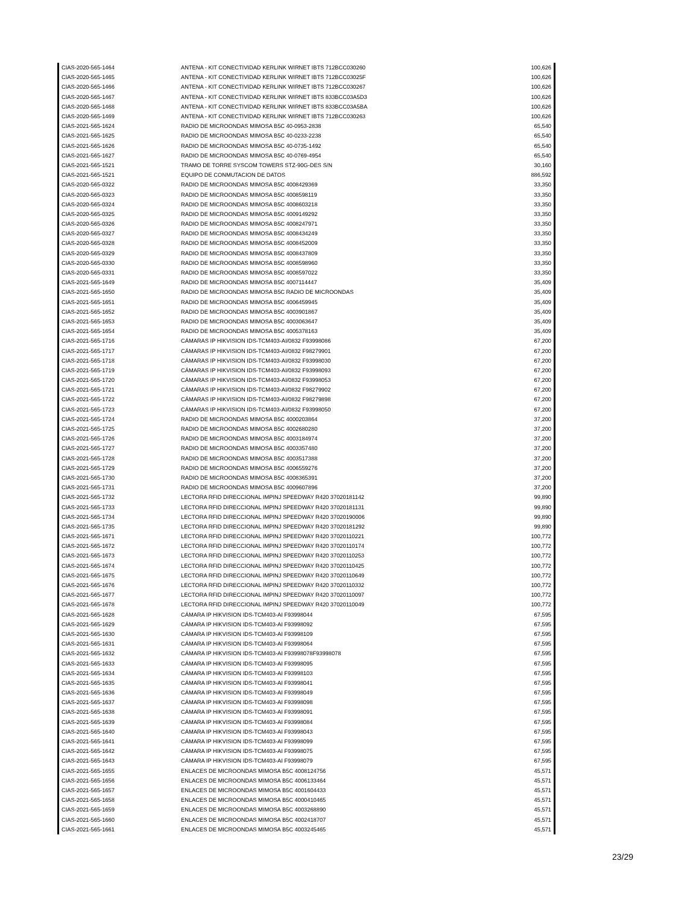| CIAS-2020-565-1464 | ANTENA - KIT CONECTIVIDAD KERLINK WIRNET IBTS 712BCC030260 | 100,626 |
| CIAS-2020-565-1465 | ANTENA - KIT CONECTIVIDAD KERLINK WIRNET IBTS 712BCC03025F | 100,626 |
| CIAS-2020-565-1466 | ANTENA - KIT CONECTIVIDAD KERLINK WIRNET IBTS 712BCC030267 | 100,626 |
| CIAS-2020-565-1467 | ANTENA - KIT CONECTIVIDAD KERLINK WIRNET IBTS 833BCC03A5D3 | 100,626 |
| CIAS-2020-565-1468 | ANTENA - KIT CONECTIVIDAD KERLINK WIRNET IBTS 833BCC03A5BA | 100,626 |
| CIAS-2020-565-1469 | ANTENA - KIT CONECTIVIDAD KERLINK WIRNET IBTS 712BCC030263 | 100,626 |
| CIAS-2021-565-1624 | RADIO DE MICROONDAS MIMOSA B5C 40-0953-2838 | 65,540 |
| CIAS-2021-565-1625 | RADIO DE MICROONDAS MIMOSA B5C 40-0233-2238 | 65,540 |
| CIAS-2021-565-1626 | RADIO DE MICROONDAS MIMOSA B5C 40-0735-1492 | 65,540 |
| CIAS-2021-565-1627 | RADIO DE MICROONDAS MIMOSA B5C 40-0769-4954 | 65,540 |
| CIAS-2021-565-1521 | TRAMO DE TORRE SYSCOM TOWERS STZ-90G-DES S/N | 30,160 |
| CIAS-2021-565-1521 | EQUIPO DE CONMUTACION DE DATOS | 886,592 |
| CIAS-2020-565-0322 | RADIO DE MICROONDAS MIMOSA B5C 4008429369 | 33,350 |
| CIAS-2020-565-0323 | RADIO DE MICROONDAS MIMOSA B5C 4008598119 | 33,350 |
| CIAS-2020-565-0324 | RADIO DE MICROONDAS MIMOSA B5C 4008603218 | 33,350 |
| CIAS-2020-565-0325 | RADIO DE MICROONDAS MIMOSA B5C 4009149292 | 33,350 |
| CIAS-2020-565-0326 | RADIO DE MICROONDAS MIMOSA B5C 4008247971 | 33,350 |
| CIAS-2020-565-0327 | RADIO DE MICROONDAS MIMOSA B5C 4008434249 | 33,350 |
| CIAS-2020-565-0328 | RADIO DE MICROONDAS MIMOSA B5C 4008452009 | 33,350 |
| CIAS-2020-565-0329 | RADIO DE MICROONDAS MIMOSA B5C 4008437809 | 33,350 |
| CIAS-2020-565-0330 | RADIO DE MICROONDAS MIMOSA B5C 4008598960 | 33,350 |
| CIAS-2020-565-0331 | RADIO DE MICROONDAS MIMOSA B5C 4008597022 | 33,350 |
| CIAS-2021-565-1649 | RADIO DE MICROONDAS MIMOSA B5C 4007114447 | 35,409 |
| CIAS-2021-565-1650 | RADIO DE MICROONDAS MIMOSA B5C RADIO DE MICROONDAS | 35,409 |
| CIAS-2021-565-1651 | RADIO DE MICROONDAS MIMOSA B5C 4006459945 | 35,409 |
| CIAS-2021-565-1652 | RADIO DE MICROONDAS MIMOSA B5C 4003901867 | 35,409 |
| CIAS-2021-565-1653 | RADIO DE MICROONDAS MIMOSA B5C 4003063647 | 35,409 |
| CIAS-2021-565-1654 | RADIO DE MICROONDAS MIMOSA B5C 4005378163 | 35,409 |
| CIAS-2021-565-1716 | CÁMARAS IP HIKVISION IDS-TCM403-AI/0832 F93998086 | 67,200 |
| CIAS-2021-565-1717 | CÁMARAS IP HIKVISION IDS-TCM403-AI/0832 F98279901 | 67,200 |
| CIAS-2021-565-1718 | CÁMARAS IP HIKVISION IDS-TCM403-AI/0832 F93998030 | 67,200 |
| CIAS-2021-565-1719 | CÁMARAS IP HIKVISION IDS-TCM403-AI/0832 F93998093 | 67,200 |
| CIAS-2021-565-1720 | CÁMARAS IP HIKVISION IDS-TCM403-AI/0832 F93998053 | 67,200 |
| CIAS-2021-565-1721 | CÁMARAS IP HIKVISION IDS-TCM403-AI/0832 F98279902 | 67,200 |
| CIAS-2021-565-1722 | CÁMARAS IP HIKVISION IDS-TCM403-AI/0832 F98279898 | 67,200 |
| CIAS-2021-565-1723 | CÁMARAS IP HIKVISION IDS-TCM403-AI/0832 F93998050 | 67,200 |
| CIAS-2021-565-1724 | RADIO DE MICROONDAS MIMOSA B5C 4000203864 | 37,200 |
| CIAS-2021-565-1725 | RADIO DE MICROONDAS MIMOSA B5C 4002680280 | 37,200 |
| CIAS-2021-565-1726 | RADIO DE MICROONDAS MIMOSA B5C 4003184974 | 37,200 |
| CIAS-2021-565-1727 | RADIO DE MICROONDAS MIMOSA B5C 4003357480 | 37,200 |
| CIAS-2021-565-1728 | RADIO DE MICROONDAS MIMOSA B5C 4003517388 | 37,200 |
| CIAS-2021-565-1729 | RADIO DE MICROONDAS MIMOSA B5C 4006559276 | 37,200 |
| CIAS-2021-565-1730 | RADIO DE MICROONDAS MIMOSA B5C 4008365391 | 37,200 |
| CIAS-2021-565-1731 | RADIO DE MICROONDAS MIMOSA B5C 4009607896 | 37,200 |
| CIAS-2021-565-1732 | LECTORA RFID DIRECCIONAL IMPINJ SPEEDWAY R420 37020181142 | 99,890 |
| CIAS-2021-565-1733 | LECTORA RFID DIRECCIONAL IMPINJ SPEEDWAY R420 37020181131 | 99,890 |
| CIAS-2021-565-1734 | LECTORA RFID DIRECCIONAL IMPINJ SPEEDWAY R420 37020190006 | 99,890 |
| CIAS-2021-565-1735 | LECTORA RFID DIRECCIONAL IMPINJ SPEEDWAY R420 37020181292 | 99,890 |
| CIAS-2021-565-1671 | LECTORA RFID DIRECCIONAL IMPINJ SPEEDWAY R420 37020110221 | 100,772 |
| CIAS-2021-565-1672 | LECTORA RFID DIRECCIONAL IMPINJ SPEEDWAY R420 37020110174 | 100,772 |
| CIAS-2021-565-1673 | LECTORA RFID DIRECCIONAL IMPINJ SPEEDWAY R420 37020110253 | 100,772 |
| CIAS-2021-565-1674 | LECTORA RFID DIRECCIONAL IMPINJ SPEEDWAY R420 37020110425 | 100,772 |
| CIAS-2021-565-1675 | LECTORA RFID DIRECCIONAL IMPINJ SPEEDWAY R420 37020110649 | 100,772 |
| CIAS-2021-565-1676 | LECTORA RFID DIRECCIONAL IMPINJ SPEEDWAY R420 37020110332 | 100,772 |
| CIAS-2021-565-1677 | LECTORA RFID DIRECCIONAL IMPINJ SPEEDWAY R420 37020110097 | 100,772 |
| CIAS-2021-565-1678 | LECTORA RFID DIRECCIONAL IMPINJ SPEEDWAY R420 37020110049 | 100,772 |
| CIAS-2021-565-1628 | CÁMARA IP HIKVISION IDS-TCM403-AI F93998044 | 67,595 |
| CIAS-2021-565-1629 | CÁMARA IP HIKVISION IDS-TCM403-AI F93998092 | 67,595 |
| CIAS-2021-565-1630 | CÁMARA IP HIKVISION IDS-TCM403-AI F93998109 | 67,595 |
| CIAS-2021-565-1631 | CÁMARA IP HIKVISION IDS-TCM403-AI F93998064 | 67,595 |
| CIAS-2021-565-1632 | CÁMARA IP HIKVISION IDS-TCM403-AI F93998078F93998078 | 67,595 |
| CIAS-2021-565-1633 | CÁMARA IP HIKVISION IDS-TCM403-AI F93998095 | 67,595 |
| CIAS-2021-565-1634 | CÁMARA IP HIKVISION IDS-TCM403-AI F93998103 | 67,595 |
| CIAS-2021-565-1635 | CÁMARA IP HIKVISION IDS-TCM403-AI F93998041 | 67,595 |
| CIAS-2021-565-1636 | CÁMARA IP HIKVISION IDS-TCM403-AI F93998049 | 67,595 |
| CIAS-2021-565-1637 | CÁMARA IP HIKVISION IDS-TCM403-AI F93998098 | 67,595 |
| CIAS-2021-565-1638 | CÁMARA IP HIKVISION IDS-TCM403-AI F93998091 | 67,595 |
| CIAS-2021-565-1639 | CÁMARA IP HIKVISION IDS-TCM403-AI F93998084 | 67,595 |
| CIAS-2021-565-1640 | CÁMARA IP HIKVISION IDS-TCM403-AI F93998043 | 67,595 |
| CIAS-2021-565-1641 | CÁMARA IP HIKVISION IDS-TCM403-AI F93998099 | 67,595 |
| CIAS-2021-565-1642 | CÁMARA IP HIKVISION IDS-TCM403-AI F93998075 | 67,595 |
| CIAS-2021-565-1643 | CÁMARA IP HIKVISION IDS-TCM403-AI F93998079 | 67,595 |
| CIAS-2021-565-1655 | ENLACES DE MICROONDAS MIMOSA B5C 4008124756 | 45,571 |
| CIAS-2021-565-1656 | ENLACES DE MICROONDAS MIMOSA B5C 4006133464 | 45,571 |
| CIAS-2021-565-1657 | ENLACES DE MICROONDAS MIMOSA B5C 4001604433 | 45,571 |
| CIAS-2021-565-1658 | ENLACES DE MICROONDAS MIMOSA B5C 4000410465 | 45,571 |
| CIAS-2021-565-1659 | ENLACES DE MICROONDAS MIMOSA B5C 4003268890 | 45,571 |
| CIAS-2021-565-1660 | ENLACES DE MICROONDAS MIMOSA B5C 4002418707 | 45,571 |
| CIAS-2021-565-1661 | ENLACES DE MICROONDAS MIMOSA B5C 4003245465 | 45,571 |
23/29